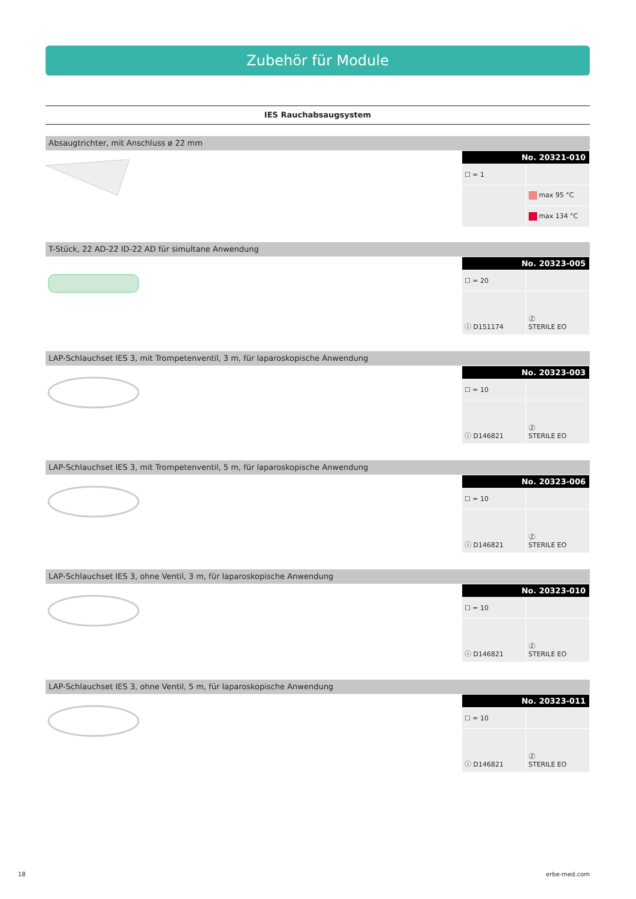Zubehör für Module
IES Rauchabsaugsystem
Absaugtrichter, mit Anschluss ø 22 mm
| No. 20321-010 | |
| --- | --- |
| ☐ = 1 | |
| | max 95 °C |
| | max 134 °C |
T-Stück, 22 AD-22 ID-22 AD für simultane Anwendung
| No. 20323-005 | |
| --- | --- |
| ☐ = 20 | |
| ⓘ D151174 | Ⓩ STERILE EO |
LAP-Schlauchset IES 3, mit Trompetenventil, 3 m, für laparoskopische Anwendung
| No. 20323-003 | |
| --- | --- |
| ☐ = 10 | |
| ⓘ D146821 | Ⓩ STERILE EO |
LAP-Schlauchset IES 3, mit Trompetenventil, 5 m, für laparoskopische Anwendung
| No. 20323-006 | |
| --- | --- |
| ☐ = 10 | |
| ⓘ D146821 | Ⓩ STERILE EO |
LAP-Schlauchset IES 3, ohne Ventil, 3 m, für laparoskopische Anwendung
| No. 20323-010 | |
| --- | --- |
| ☐ = 10 | |
| ⓘ D146821 | Ⓩ STERILE EO |
LAP-Schlauchset IES 3, ohne Ventil, 5 m, für laparoskopische Anwendung
| No. 20323-011 | |
| --- | --- |
| ☐ = 10 | |
| ⓘ D146821 | Ⓩ STERILE EO |
18 erbe-med.com